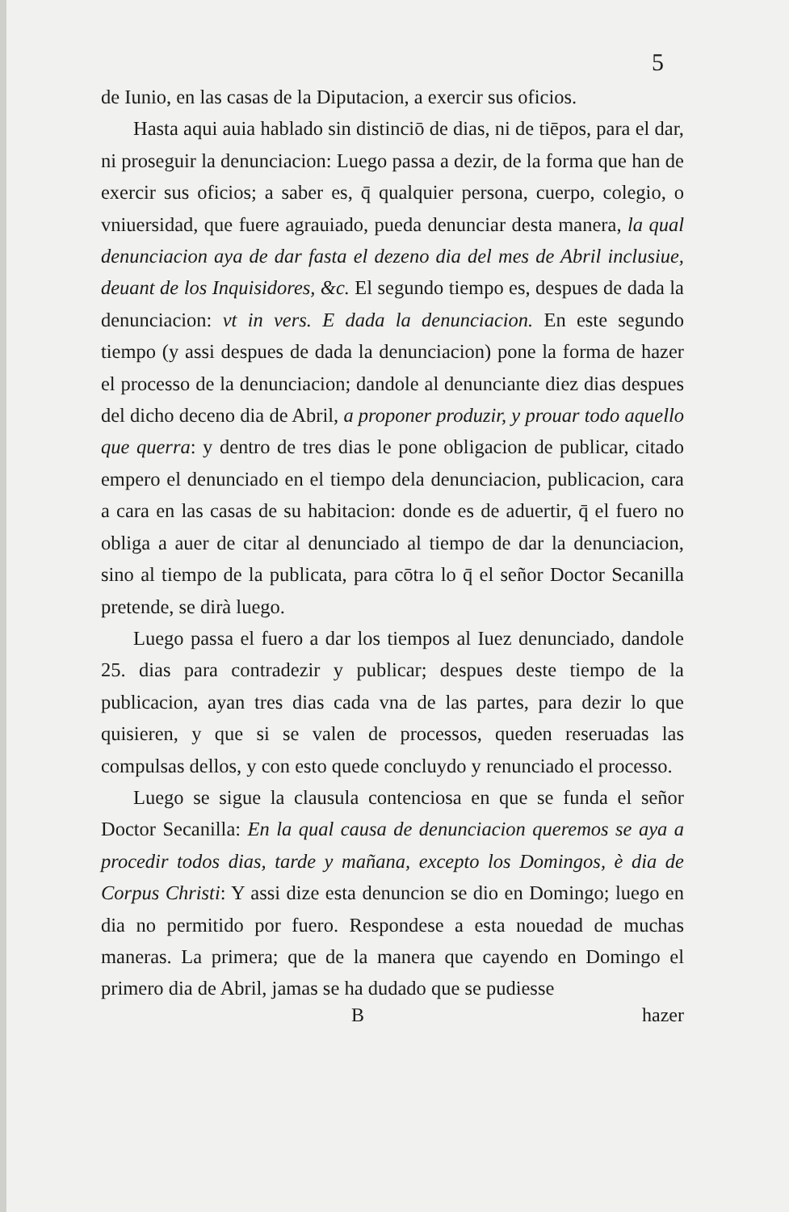5
de Iunio, en las casas de la Diputacion, a exercir sus oficios.
Hasta aqui auia hablado sin distinciō de dias, ni de tiēpos, para el dar, ni proseguir la denunciacion: Luego passa a dezir, de la forma que han de exercir sus oficios; a saber es, q̄ qualquier persona, cuerpo, colegio, o vniuersidad, que fuere agrauiado, pueda denunciar desta manera, la qual denunciacion aya de dar fasta el dezeno dia del mes de Abril inclusiue, deuant de los Inquisidores, &c. El segundo tiempo es, despues de dada la denunciacion: vt in vers. E dada la denunciacion. En este segundo tiempo (y assi despues de dada la denunciacion) pone la forma de hazer el processo de la denunciacion; dandole al denunciante diez dias despues del dicho deceno dia de Abril, a proponer produzir, y prouar todo aquello que querra: y dentro de tres dias le pone obligacion de publicar, citado empero el denunciado en el tiempo dela denunciacion, publicacion, cara a cara en las casas de su habitacion: donde es de aduertir, q̄ el fuero no obliga a auer de citar al denunciado al tiempo de dar la denunciacion, sino al tiempo de la publicata, para cōtra lo q̄ el señor Doctor Secanilla pretende, se dirà luego.
Luego passa el fuero a dar los tiempos al Iuez denunciado, dandole 25. dias para contradezir y publicar; despues deste tiempo de la publicacion, ayan tres dias cada vna de las partes, para dezir lo que quisieren, y que si se valen de processos, queden reseruadas las compulsas dellos, y con esto quede concluydo y renunciado el processo.
Luego se sigue la clausula contenciosa en que se funda el señor Doctor Secanilla: En la qual causa de denunciacion queremos se aya a procedir todos dias, tarde y mañana, excepto los Domingos, è dia de Corpus Christi: Y assi dize esta denuncion se dio en Domingo; luego en dia no permitido por fuero. Respondese a esta nouedad de muchas maneras. La primera; que de la manera que cayendo en Domingo el primero dia de Abril, jamas se ha dudado que se pudiesse
Bhazer